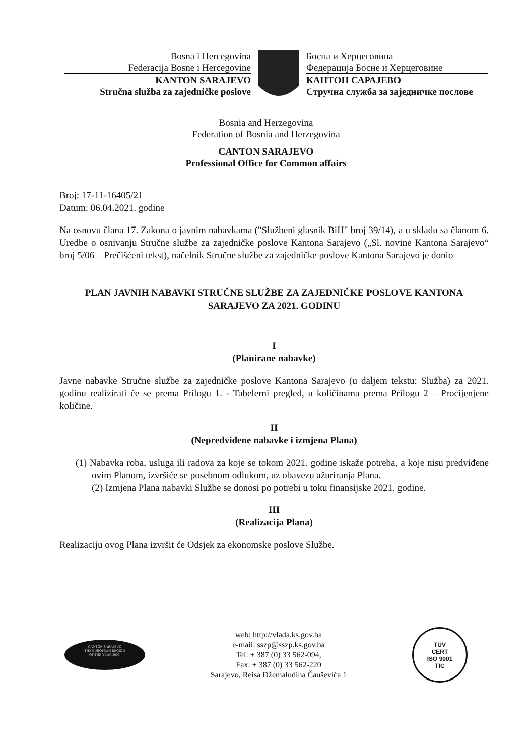Bosna i Hercegovina
Federacija Bosne i Hercegovine
KANTON SARAJEVO
Stručna služba za zajedničke poslove
Босна и Херцеговина
Федерација Босне и Херцеговине
КАНТОН САРАЈЕВО
Стручна служба за заједничке послове
Bosnia and Herzegovina
Federation of Bosnia and Herzegovina
CANTON SARAJEVO
Professional Office for Common affairs
Broj: 17-11-16405/21
Datum: 06.04.2021. godine
Na osnovu člana 17. Zakona o javnim nabavkama ("Službeni glasnik BiH" broj 39/14), a u skladu sa članom 6. Uredbe o osnivanju Stručne službe za zajedničke poslove Kantona Sarajevo („Sl. novine Kantona Sarajevo“ broj 5/06 – Prečišćeni tekst), načelnik Stručne službe za zajedničke poslove Kantona Sarajevo je donio
PLAN JAVNIH NABAVKI STRUČNE SLUŽBE ZA ZAJEDNIČKE POSLOVE KANTONA SARAJEVO ZA 2021. GODINU
I
(Planirane nabavke)
Javne nabavke Stručne službe za zajedničke poslove Kantona Sarajevo (u daljem tekstu: Služba) za 2021. godinu realizirati će se prema Prilogu 1. - Tabelerni pregled, u količinama prema Prilogu 2 – Procijenjene količine.
II
(Nepredviđene nabavke i izmjena Plana)
(1) Nabavka roba, usluga ili radova za koje se tokom 2021. godine iskaže potreba, a koje nisu predviđene ovim Planom, izvršiće se posebnom odlukom, uz obavezu ažuriranja Plana.
(2) Izmjena Plana nabavki Službe se donosi po potrebi u toku finansijske 2021. godine.
III
(Realizacija Plana)
Realizaciju ovog Plana izvršit će Odsjek za ekonomske poslove Službe.
CANTON SARAJEVO
THE EUROPEAN REGION
OF THE YEAR 2006.
web: http://vlada.ks.gov.ba
e-mail: sszp@sszp.ks.gov.ba
Tel: + 387 (0) 33 562-094,
Fax: + 387 (0) 33 562-220
Sarajevo, Reisa Džemaludina Čauševića 1
TÜV
CERT
ISO 9001
TIC